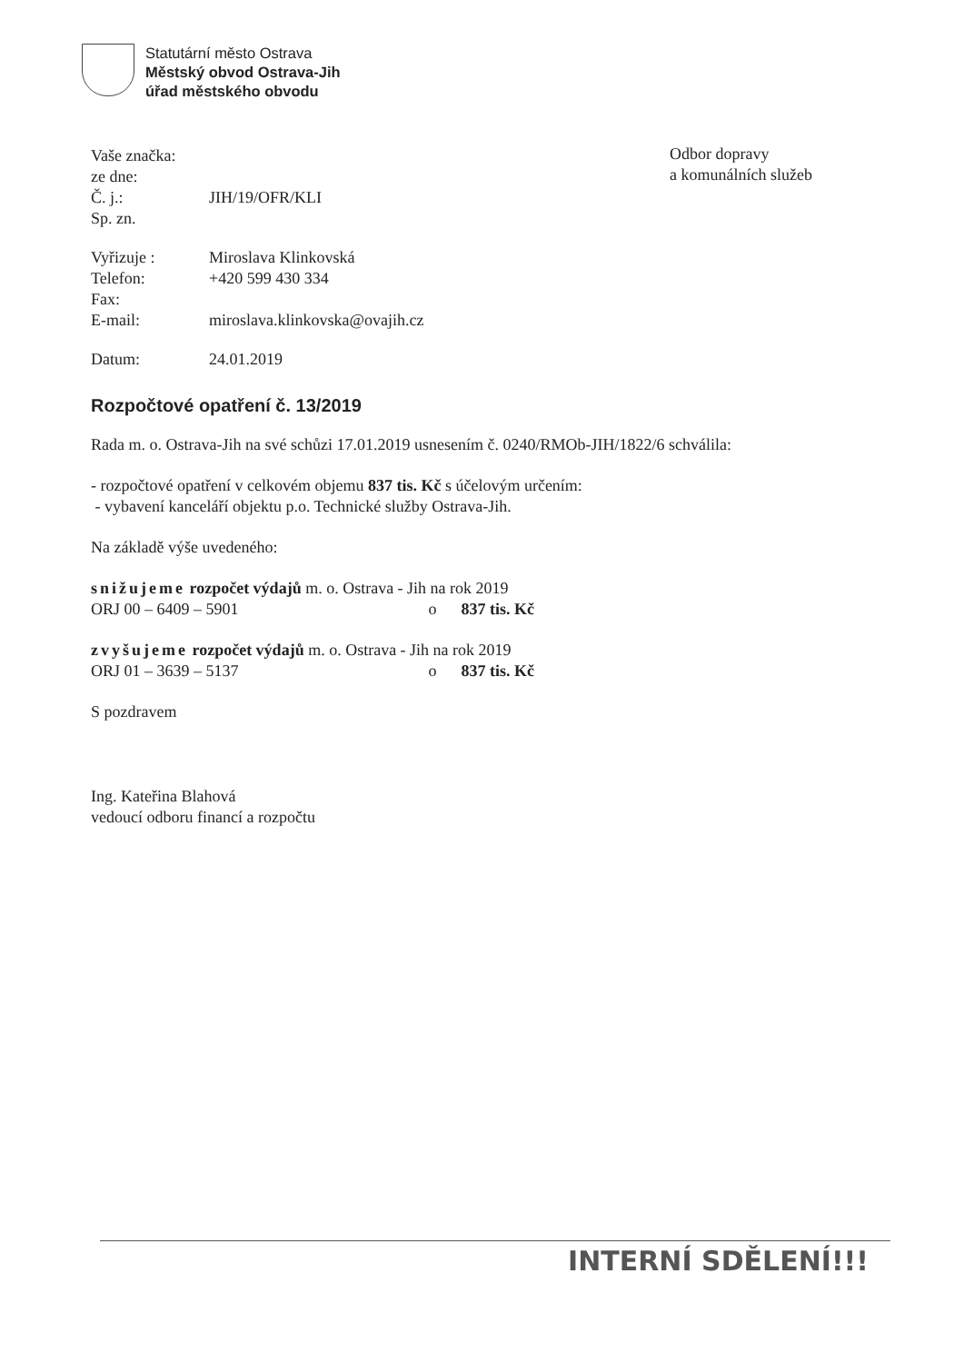Statutární město Ostrava
Městský obvod Ostrava-Jih
úřad městského obvodu
Odbor dopravy
a komunálních služeb
Vaše značka:
ze dne:
Č. j.: JIH/19/OFR/KLI
Sp. zn.
Vyřizuje : Miroslava Klinkovská
Telefon: +420 599 430 334
Fax:
E-mail: miroslava.klinkovska@ovajih.cz
Datum: 24.01.2019
Rozpočtové opatření č. 13/2019
Rada m. o. Ostrava-Jih na své schůzi 17.01.2019 usnesením č. 0240/RMOb-JIH/1822/6 schválila:
- rozpočtové opatření v celkovém objemu 837 tis. Kč s účelovým určením:
- vybavení kanceláří objektu p.o. Technické služby Ostrava-Jih.
Na základě výše uvedeného:
snižujeme rozpočet výdajů m. o. Ostrava - Jih na rok 2019
ORJ 00 – 6409 – 5901 o 837 tis. Kč
zvyšujeme rozpočet výdajů m. o. Ostrava - Jih na rok 2019
ORJ 01 – 3639 – 5137 o 837 tis. Kč
S pozdravem
Ing. Kateřina Blahová
vedoucí odboru financí a rozpočtu
INTERNÍ SDĚLENÍ!!!